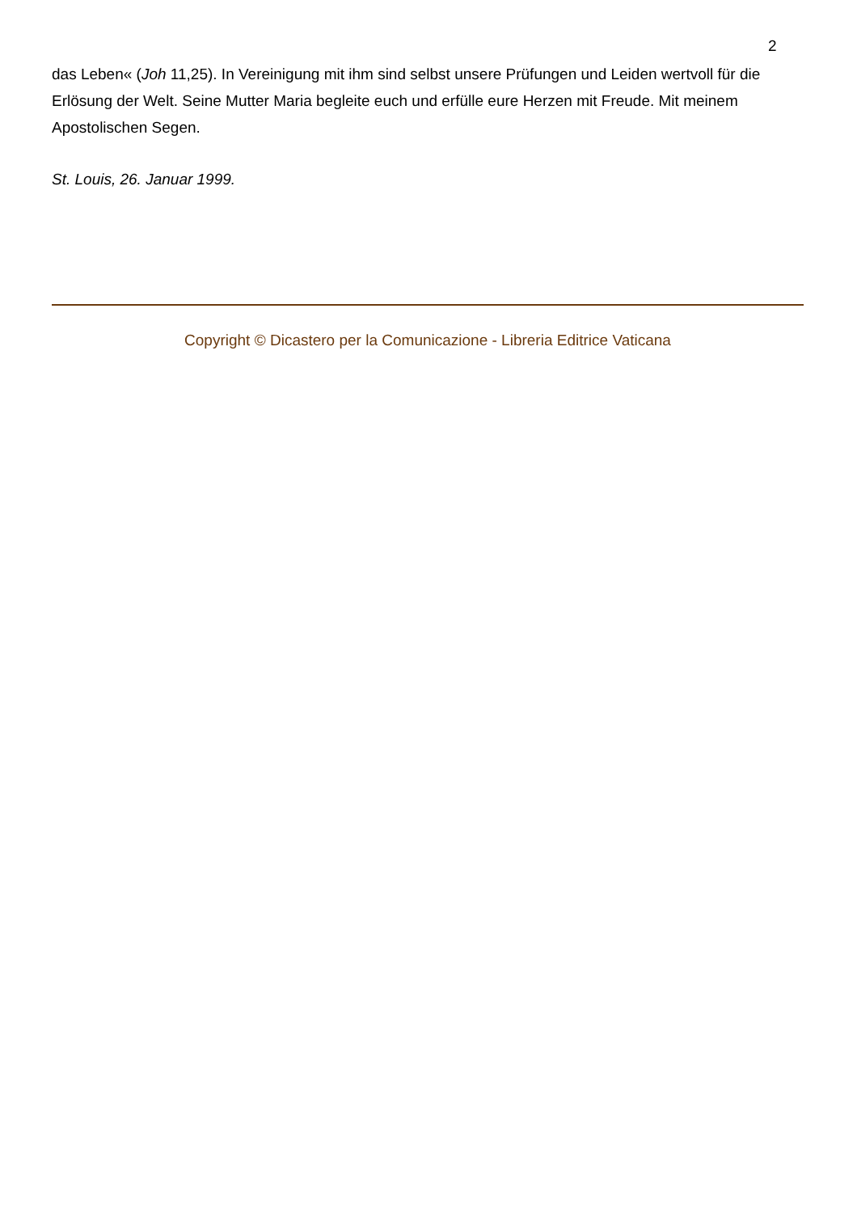2
das Leben« (Joh 11,25). In Vereinigung mit ihm sind selbst unsere Prüfungen und Leiden wertvoll für die Erlösung der Welt. Seine Mutter Maria begleite euch und erfülle eure Herzen mit Freude. Mit meinem Apostolischen Segen.
St. Louis, 26. Januar 1999.
Copyright © Dicastero per la Comunicazione - Libreria Editrice Vaticana